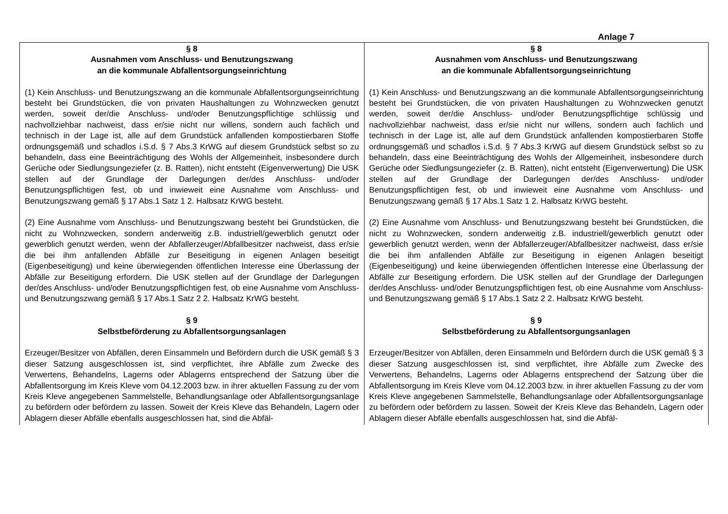Anlage 7
| § 8 Ausnahmen vom Anschluss- und Benutzungszwang an die kommunale Abfallentsorgungseinrichtung (1) Kein Anschluss- und Benutzungszwang an die kommunale Abfallentsorgungseinrichtung besteht bei Grundstücken, die von privaten Haushaltungen zu Wohnzwecken genutzt werden, soweit der/die Anschluss- und/oder Benutzungspflichtige schlüssig und nachvollziehbar nachweist, dass er/sie nicht nur willens, sondern auch fachlich und technisch in der Lage ist, alle auf dem Grundstück anfallenden kompostierbaren Stoffe ordnungsgemäß und schadlos i.S.d. § 7 Abs.3 KrWG auf diesem Grundstück selbst so zu behandeln, dass eine Beeinträchtigung des Wohls der Allgemeinheit, insbesondere durch Gerüche oder Siedlungsungeziefer (z. B. Ratten), nicht entsteht (Eigenverwertung) Die USK stellen auf der Grundlage der Darlegungen der/des Anschluss- und/oder Benutzungspflichtigen fest, ob und inwieweit eine Ausnahme vom Anschluss- und Benutzungszwang gemäß § 17 Abs.1 Satz 1 2. Halbsatz KrWG besteht. (2) Eine Ausnahme vom Anschluss- und Benutzungszwang besteht bei Grundstücken, die nicht zu Wohnzwecken, sondern anderweitig z.B. industriell/gewerblich genutzt oder gewerblich genutzt werden, wenn der Abfallerzeuger/Abfallbesitzer nachweist, dass er/sie die bei ihm anfallenden Abfälle zur Beseitigung in eigenen Anlagen beseitigt (Eigenbeseitigung) und keine überwiegenden öffentlichen Interesse eine Überlassung der Abfälle zur Beseitigung erfordern. Die USK stellen auf der Grundlage der Darlegungen der/des Anschluss- und/oder Benutzungspflichtigen fest, ob eine Ausnahme vom Anschluss- und Benutzungszwang gemäß § 17 Abs.1 Satz 2 2. Halbsatz KrWG besteht. § 9 Selbstbeförderung zu Abfallentsorgungsanlagen Erzeuger/Besitzer von Abfällen, deren Einsammeln und Befördern durch die USK gemäß § 3 dieser Satzung ausgeschlossen ist, sind verpflichtet, ihre Abfälle zum Zwecke des Verwertens, Behandelns, Lagerns oder Ablagerns entsprechend der Satzung über die Abfallentsorgung im Kreis Kleve vom 04.12.2003 bzw. in ihrer aktuellen Fassung zu der vom Kreis Kleve angegebenen Sammelstelle, Behandlungsanlage oder Abfallentsorgungsanlage zu befördern oder befördern zu lassen. Soweit der Kreis Kleve das Behandeln, Lagern oder Ablagern dieser Abfälle ebenfalls ausgeschlossen hat, sind die Abfäl- | § 8 Ausnahmen vom Anschluss- und Benutzungszwang an die kommunale Abfallentsorgungseinrichtung (1) Kein Anschluss- und Benutzungszwang an die kommunale Abfallentsorgungseinrichtung besteht bei Grundstücken, die von privaten Haushaltungen zu Wohnzwecken genutzt werden, soweit der/die Anschluss- und/oder Benutzungspflichtige schlüssig und nachvollziehbar nachweist, dass er/sie nicht nur willens, sondern auch fachlich und technisch in der Lage ist, alle auf dem Grundstück anfallenden kompostierbaren Stoffe ordnungsgemäß und schadlos i.S.d. § 7 Abs.3 KrWG auf diesem Grundstück selbst so zu behandeln, dass eine Beeinträchtigung des Wohls der Allgemeinheit, insbesondere durch Gerüche oder Siedlungsungeziefer (z. B. Ratten), nicht entsteht (Eigenverwertung) Die USK stellen auf der Grundlage der Darlegungen der/des Anschluss- und/oder Benutzungspflichtigen fest, ob und inwieweit eine Ausnahme vom Anschluss- und Benutzungszwang gemäß § 17 Abs.1 Satz 1 2. Halbsatz KrWG besteht. (2) Eine Ausnahme vom Anschluss- und Benutzungszwang besteht bei Grundstücken, die nicht zu Wohnzwecken, sondern anderweitig z.B. industriell/gewerblich genutzt oder gewerblich genutzt werden, wenn der Abfallerzeuger/Abfallbesitzer nachweist, dass er/sie die bei ihm anfallenden Abfälle zur Beseitigung in eigenen Anlagen beseitigt (Eigenbeseitigung) und keine überwiegenden öffentlichen Interesse eine Überlassung der Abfälle zur Beseitigung erfordern. Die USK stellen auf der Grundlage der Darlegungen der/des Anschluss- und/oder Benutzungspflichtigen fest, ob eine Ausnahme vom Anschluss- und Benutzungszwang gemäß § 17 Abs.1 Satz 2 2. Halbsatz KrWG besteht. § 9 Selbstbeförderung zu Abfallentsorgungsanlagen Erzeuger/Besitzer von Abfällen, deren Einsammeln und Befördern durch die USK gemäß § 3 dieser Satzung ausgeschlossen ist, sind verpflichtet, ihre Abfälle zum Zwecke des Verwertens, Behandelns, Lagerns oder Ablagerns entsprechend der Satzung über die Abfallentsorgung im Kreis Kleve vom 04.12.2003 bzw. in ihrer aktuellen Fassung zu der vom Kreis Kleve angegebenen Sammelstelle, Behandlungsanlage oder Abfallentsorgungsanlage zu befördern oder befördern zu lassen. Soweit der Kreis Kleve das Behandeln, Lagern oder Ablagern dieser Abfälle ebenfalls ausgeschlossen hat, sind die Abfäl- |